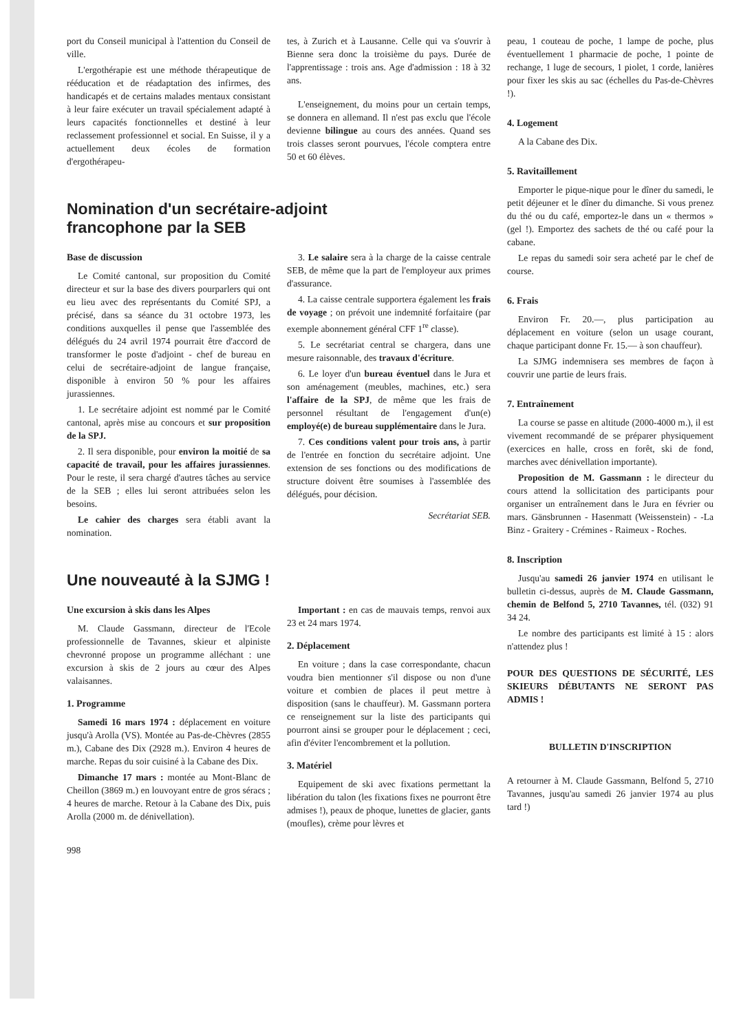port du Conseil municipal à l'attention du Conseil de ville.
L'ergothérapie est une méthode thérapeutique de rééducation et de réadaptation des infirmes, des handicapés et de certains malades mentaux consistant à leur faire exécuter un travail spécialement adapté à leurs capacités fonctionnelles et destiné à leur reclassement professionnel et social. En Suisse, il y a actuellement deux écoles de formation d'ergothérapeu-
tes, à Zurich et à Lausanne. Celle qui va s'ouvrir à Bienne sera donc la troisième du pays. Durée de l'apprentissage : trois ans. Age d'admission : 18 à 32 ans.
L'enseignement, du moins pour un certain temps, se donnera en allemand. Il n'est pas exclu que l'école devienne bilingue au cours des années. Quand ses trois classes seront pourvues, l'école comptera entre 50 et 60 élèves.
Nomination d'un secrétaire-adjoint
francophone par la SEB
Base de discussion
Le Comité cantonal, sur proposition du Comité directeur et sur la base des divers pourparlers qui ont eu lieu avec des représentants du Comité SPJ, a précisé, dans sa séance du 31 octobre 1973, les conditions auxquelles il pense que l'assemblée des délégués du 24 avril 1974 pourrait être d'accord de transformer le poste d'adjoint - chef de bureau en celui de secrétaire-adjoint de langue française, disponible à environ 50 % pour les affaires jurassiennes.
1. Le secrétaire adjoint est nommé par le Comité cantonal, après mise au concours et sur proposition de la SPJ.
2. Il sera disponible, pour environ la moitié de sa capacité de travail, pour les affaires jurassiennes. Pour le reste, il sera chargé d'autres tâches au service de la SEB ; elles lui seront attribuées selon les besoins.
Le cahier des charges sera établi avant la nomination.
3. Le salaire sera à la charge de la caisse centrale SEB, de même que la part de l'employeur aux primes d'assurance.
4. La caisse centrale supportera également les frais de voyage ; on prévoit une indemnité forfaitaire (par exemple abonnement général CFF 1<sup>re</sup> classe).
5. Le secrétariat central se chargera, dans une mesure raisonnable, des travaux d'écriture.
6. Le loyer d'un bureau éventuel dans le Jura et son aménagement (meubles, machines, etc.) sera l'affaire de la SPJ, de même que les frais de personnel résultant de l'engagement d'un(e) employé(e) de bureau supplémentaire dans le Jura.
7. Ces conditions valent pour trois ans, à partir de l'entrée en fonction du secrétaire adjoint. Une extension de ses fonctions ou des modifications de structure doivent être soumises à l'assemblée des délégués, pour décision.
Secrétariat SEB.
Une nouveauté à la SJMG !
Une excursion à skis dans les Alpes
M. Claude Gassmann, directeur de l'Ecole professionnelle de Tavannes, skieur et alpiniste chevronné propose un programme alléchant : une excursion à skis de 2 jours au cœur des Alpes valaisannes.
1. Programme
Samedi 16 mars 1974 : déplacement en voiture jusqu'à Arolla (VS). Montée au Pas-de-Chèvres (2855 m.), Cabane des Dix (2928 m.). Environ 4 heures de marche. Repas du soir cuisiné à la Cabane des Dix.
Dimanche 17 mars : montée au Mont-Blanc de Cheillon (3869 m.) en louvoyant entre de gros séracs ; 4 heures de marche. Retour à la Cabane des Dix, puis Arolla (2000 m. de dénivellation).
998
Important : en cas de mauvais temps, renvoi aux 23 et 24 mars 1974.
2. Déplacement
En voiture ; dans la case correspondante, chacun voudra bien mentionner s'il dispose ou non d'une voiture et combien de places il peut mettre à disposition (sans le chauffeur). M. Gassmann portera ce renseignement sur la liste des participants qui pourront ainsi se grouper pour le déplacement ; ceci, afin d'éviter l'encombrement et la pollution.
3. Matériel
Equipement de ski avec fixations permettant la libération du talon (les fixations fixes ne pourront être admises !), peaux de phoque, lunettes de glacier, gants (moufles), crème pour lèvres et
peau, 1 couteau de poche, 1 lampe de poche, plus éventuellement 1 pharmacie de poche, 1 pointe de rechange, 1 luge de secours, 1 piolet, 1 corde, lanières pour fixer les skis au sac (échelles du Pas-de-Chèvres !).
4. Logement
A la Cabane des Dix.
5. Ravitaillement
Emporter le pique-nique pour le dîner du samedi, le petit déjeuner et le dîner du dimanche. Si vous prenez du thé ou du café, emportez-le dans un « thermos » (gel !). Emportez des sachets de thé ou café pour la cabane.
Le repas du samedi soir sera acheté par le chef de course.
6. Frais
Environ Fr. 20.—, plus participation au déplacement en voiture (selon un usage courant, chaque participant donne Fr. 15.— à son chauffeur).
La SJMG indemnisera ses membres de façon à couvrir une partie de leurs frais.
7. Entraînement
La course se passe en altitude (2000-4000 m.), il est vivement recommandé de se préparer physiquement (exercices en halle, cross en forêt, ski de fond, marches avec dénivellation importante).
Proposition de M. Gassmann : le directeur du cours attend la sollicitation des participants pour organiser un entraînement dans le Jura en février ou mars. Gänsbrunnen - Hasenmatt (Weissenstein) - -La Binz - Graitery - Crémines - Raimeux - Roches.
8. Inscription
Jusqu'au samedi 26 janvier 1974 en utilisant le bulletin ci-dessus, auprès de M. Claude Gassmann, chemin de Belfond 5, 2710 Tavannes, tél. (032) 91 34 24.
Le nombre des participants est limité à 15 : alors n'attendez plus !
POUR DES QUESTIONS DE SÉCURITÉ, LES SKIEURS DÉBUTANTS NE SERONT PAS ADMIS !
BULLETIN D'INSCRIPTION
A retourner à M. Claude Gassmann, Belfond 5, 2710 Tavannes, jusqu'au samedi 26 janvier 1974 au plus tard !)